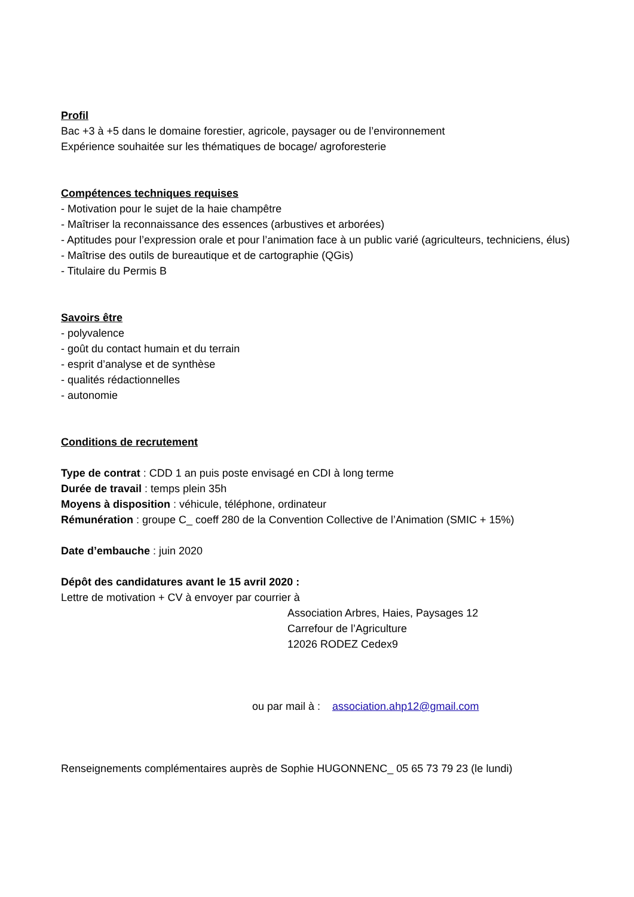Profil
Bac +3 à +5 dans le domaine forestier, agricole, paysager ou de l’environnement
Expérience souhaitée sur les thématiques de bocage/ agroforesterie
Compétences techniques requises
- Motivation pour le sujet de la haie champêtre
- Maîtriser la reconnaissance des essences (arbustives et arborées)
- Aptitudes pour l’expression orale et pour l’animation face à un public varié (agriculteurs, techniciens, élus)
- Maîtrise des outils de bureautique et de cartographie (QGis)
- Titulaire du Permis B
Savoirs être
- polyvalence
- goût du contact humain et du terrain
- esprit d’analyse et de synthèse
- qualités rédactionnelles
- autonomie
Conditions de recrutement
Type de contrat : CDD 1 an puis poste envisagé en CDI à long terme
Durée de travail : temps plein 35h
Moyens à disposition : véhicule, téléphone, ordinateur
Rémunération : groupe C_ coeff 280 de la Convention Collective de l’Animation (SMIC + 15%)
Date d’embauche : juin 2020
Dépôt des candidatures avant le 15 avril 2020 :
Lettre de motivation + CV à envoyer par courrier à
Association Arbres, Haies, Paysages 12
Carrefour de l’Agriculture
12026 RODEZ Cedex9
ou par mail à : association.ahp12@gmail.com
Renseignements complémentaires auprès de Sophie HUGONNENC_ 05 65 73 79 23 (le lundi)